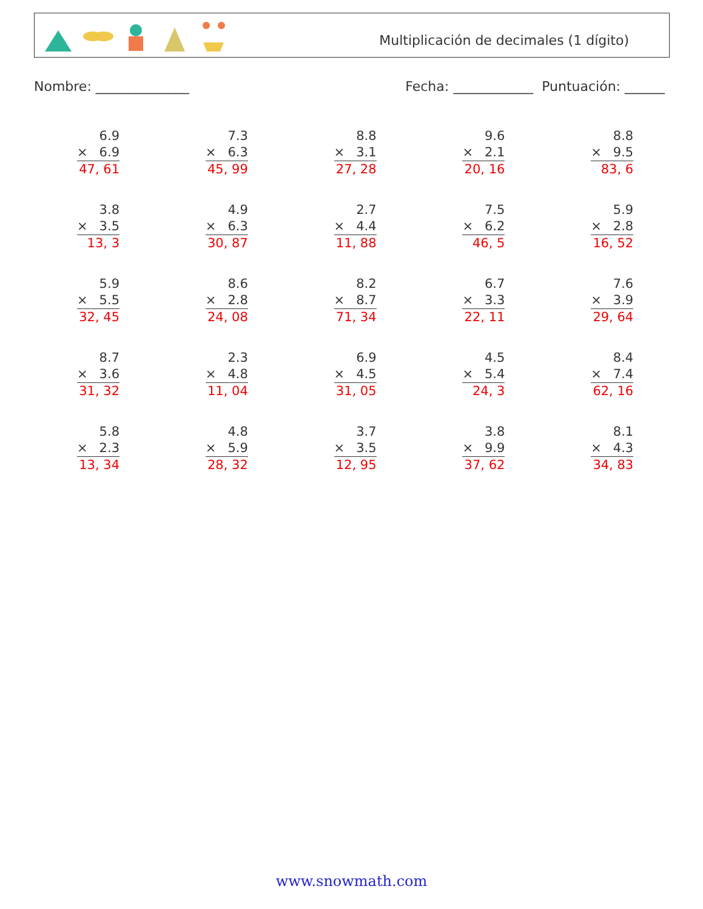Multiplicación de decimales (1 dígito)
Nombre: ______________ Fecha: ____________ Puntuación: ______
| 6.9 × 6.9 47, 61 | 7.3 × 6.3 45, 99 | 8.8 × 3.1 27, 28 | 9.6 × 2.1 20, 16 | 8.8 × 9.5 83, 6 |
| 3.8 × 3.5 13, 3 | 4.9 × 6.3 30, 87 | 2.7 × 4.4 11, 88 | 7.5 × 6.2 46, 5 | 5.9 × 2.8 16, 52 |
| 5.9 × 5.5 32, 45 | 8.6 × 2.8 24, 08 | 8.2 × 8.7 71, 34 | 6.7 × 3.3 22, 11 | 7.6 × 3.9 29, 64 |
| 8.7 × 3.6 31, 32 | 2.3 × 4.8 11, 04 | 6.9 × 4.5 31, 05 | 4.5 × 5.4 24, 3 | 8.4 × 7.4 62, 16 |
| 5.8 × 2.3 13, 34 | 4.8 × 5.9 28, 32 | 3.7 × 3.5 12, 95 | 3.8 × 9.9 37, 62 | 8.1 × 4.3 34, 83 |
www.snowmath.com